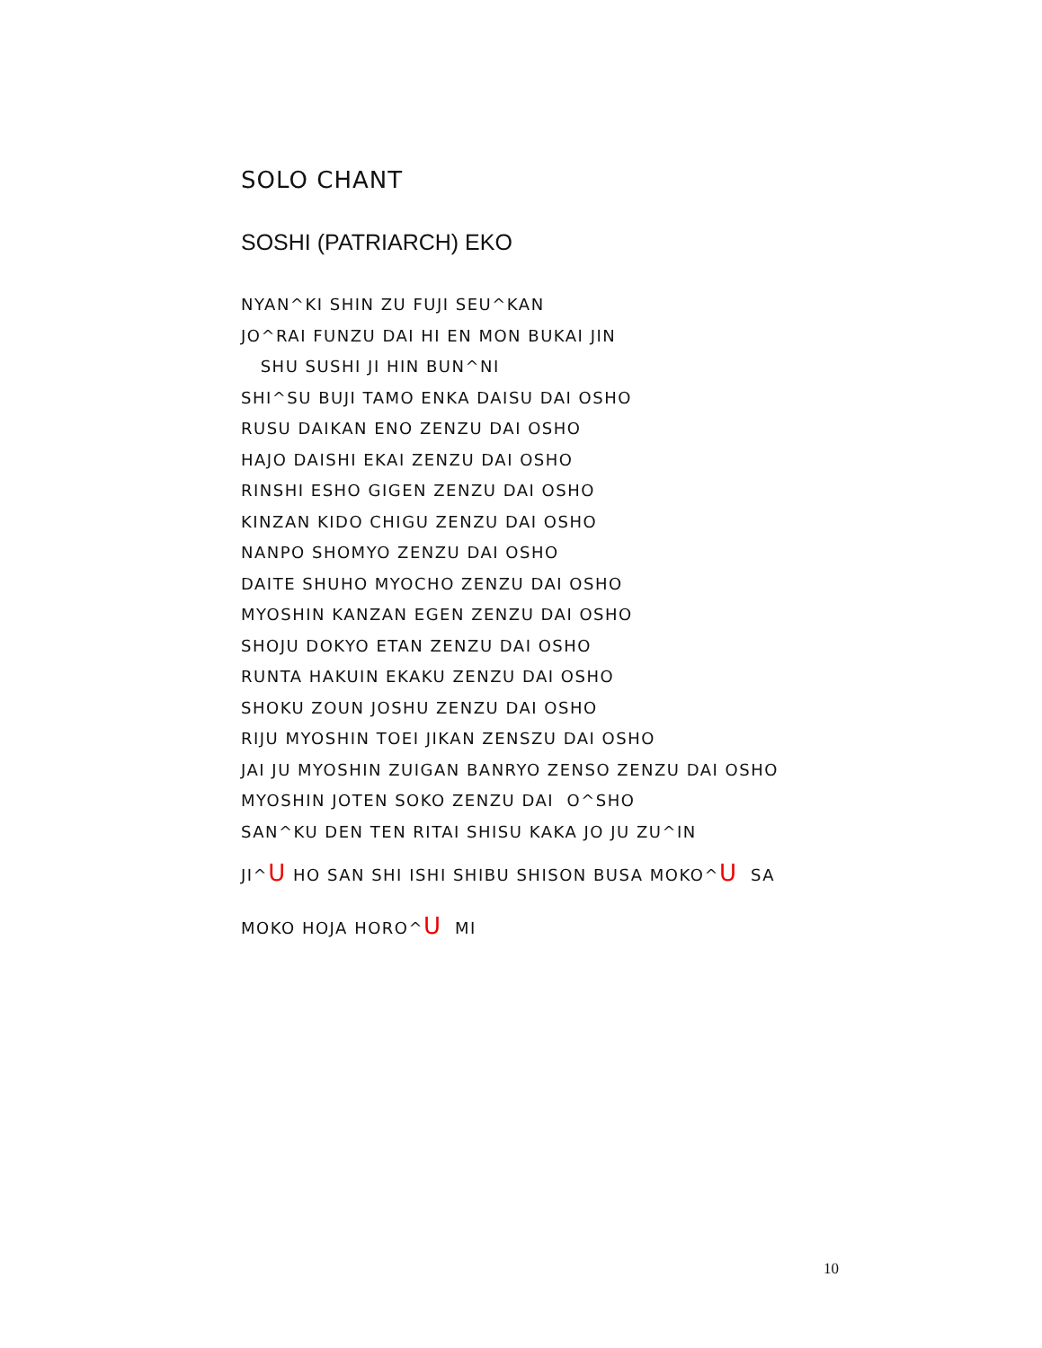SOLO CHANT
SOSHI (PATRIARCH) EKO
NYAN^KI SHIN ZU FUJI SEU^KAN
JO^RAI FUNZU DAI HI EN MON BUKAI JIN
SHU SUSHI JI HIN BUN^NI
SHI^SU BUJI TAMO ENKA DAISU DAI OSHO
RUSU DAIKAN ENO ZENZU DAI OSHO
HAJO DAISHI EKAI ZENZU DAI OSHO
RINSHI ESHO GIGEN ZENZU DAI OSHO
KINZAN KIDO CHIGU ZENZU DAI OSHO
NANPO SHOMYO ZENZU DAI OSHO
DAITE SHUHO MYOCHO ZENZU DAI OSHO
MYOSHIN KANZAN EGEN ZENZU DAI OSHO
SHOJU DOKYO ETAN ZENZU DAI OSHO
RUNTA HAKUIN EKAKU ZENZU DAI OSHO
SHOKU ZOUN JOSHU ZENZU DAI OSHO
RIJU MYOSHIN TOEI JIKAN ZENSZU DAI OSHO
JAI JU MYOSHIN ZUIGAN BANRYO ZENSO ZENZU DAI OSHO
MYOSHIN JOTEN SOKO ZENZU DAI O^SHO
SAN^KU DEN TEN RITAI SHISU KAKA JO JU ZU^IN
JI^U HO SAN SHI ISHI SHIBU SHISON BUSA MOKO^U SA
MOKO HOJA HORO^U MI
10